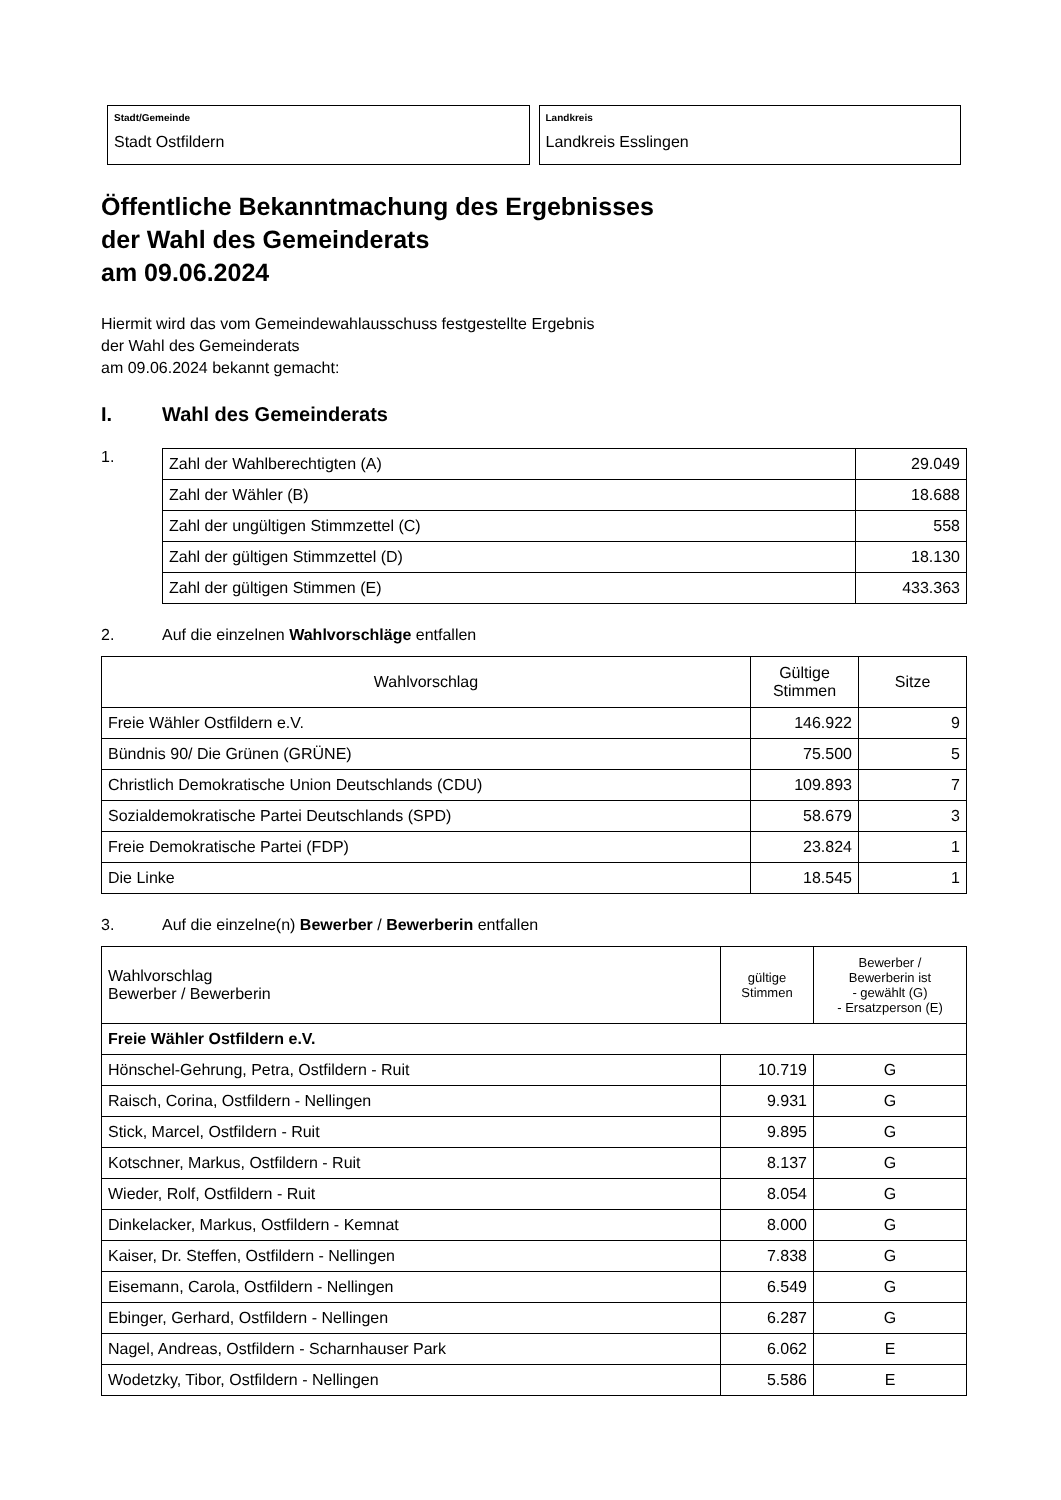Stadt/Gemeinde
Stadt Ostfildern
Landkreis
Landkreis Esslingen
Öffentliche Bekanntmachung des Ergebnisses
der Wahl des Gemeinderats
am 09.06.2024
Hiermit wird das vom Gemeindewahlausschuss festgestellte Ergebnis
der Wahl des Gemeinderats
am 09.06.2024 bekannt gemacht:
I. Wahl des Gemeinderats
1.
| Zahl der Wahlberechtigten (A) | 29.049 |
| Zahl der Wähler (B) | 18.688 |
| Zahl der ungültigen Stimmzettel (C) | 558 |
| Zahl der gültigen Stimmzettel (D) | 18.130 |
| Zahl der gültigen Stimmen (E) | 433.363 |
2. Auf die einzelnen Wahlvorschläge entfallen
| Wahlvorschlag | Gültige Stimmen | Sitze |
| --- | --- | --- |
| Freie Wähler Ostfildern e.V. | 146.922 | 9 |
| Bündnis 90/ Die Grünen (GRÜNE) | 75.500 | 5 |
| Christlich Demokratische Union Deutschlands (CDU) | 109.893 | 7 |
| Sozialdemokratische Partei Deutschlands (SPD) | 58.679 | 3 |
| Freie Demokratische Partei (FDP) | 23.824 | 1 |
| Die Linke | 18.545 | 1 |
3. Auf die einzelne(n) Bewerber / Bewerberin entfallen
| Wahlvorschlag Bewerber / Bewerberin | gültige Stimmen | Bewerber / Bewerberin ist - gewählt (G) - Ersatzperson (E) |
| --- | --- | --- |
| Freie Wähler Ostfildern e.V. | | |
| Hönschel-Gehrung, Petra, Ostfildern - Ruit | 10.719 | G |
| Raisch, Corina, Ostfildern - Nellingen | 9.931 | G |
| Stick, Marcel, Ostfildern - Ruit | 9.895 | G |
| Kotschner, Markus, Ostfildern - Ruit | 8.137 | G |
| Wieder, Rolf, Ostfildern - Ruit | 8.054 | G |
| Dinkelacker, Markus, Ostfildern - Kemnat | 8.000 | G |
| Kaiser, Dr. Steffen, Ostfildern - Nellingen | 7.838 | G |
| Eisemann, Carola, Ostfildern - Nellingen | 6.549 | G |
| Ebinger, Gerhard, Ostfildern - Nellingen | 6.287 | G |
| Nagel, Andreas, Ostfildern - Scharnhauser Park | 6.062 | E |
| Wodetzky, Tibor, Ostfildern - Nellingen | 5.586 | E |